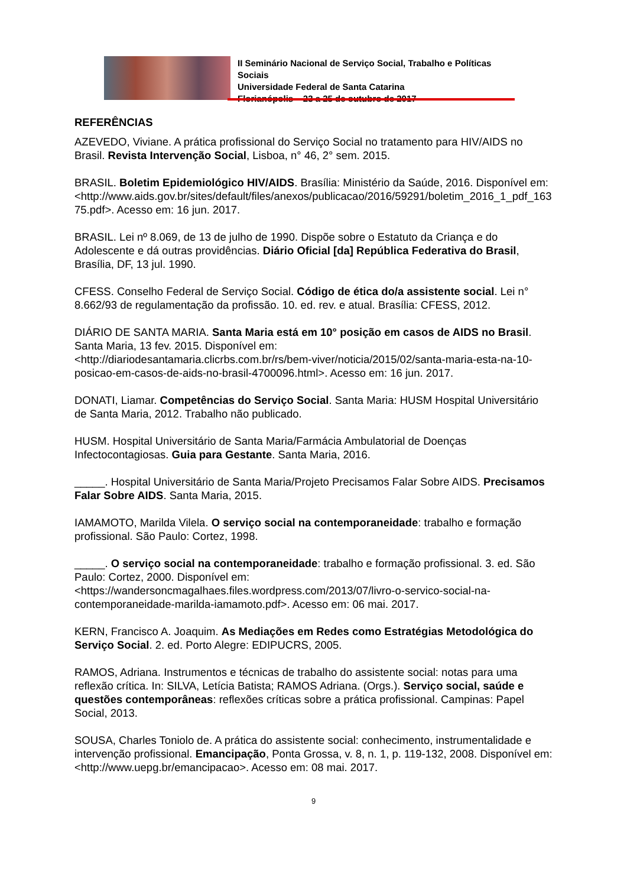II Seminário Nacional de Serviço Social, Trabalho e Políticas Sociais
Universidade Federal de Santa Catarina
Florianópolis – 23 a 25 de outubro de 2017
REFERÊNCIAS
AZEVEDO, Viviane. A prática profissional do Serviço Social no tratamento para HIV/AIDS no Brasil. Revista Intervenção Social, Lisboa, n° 46, 2° sem. 2015.
BRASIL. Boletim Epidemiológico HIV/AIDS. Brasília: Ministério da Saúde, 2016. Disponível em:
<http://www.aids.gov.br/sites/default/files/anexos/publicacao/2016/59291/boletim_2016_1_pdf_16375.pdf>. Acesso em: 16 jun. 2017.
BRASIL. Lei nº 8.069, de 13 de julho de 1990. Dispõe sobre o Estatuto da Criança e do Adolescente e dá outras providências. Diário Oficial [da] República Federativa do Brasil, Brasília, DF, 13 jul. 1990.
CFESS. Conselho Federal de Serviço Social. Código de ética do/a assistente social. Lei n° 8.662/93 de regulamentação da profissão. 10. ed. rev. e atual. Brasília: CFESS, 2012.
DIÁRIO DE SANTA MARIA. Santa Maria está em 10° posição em casos de AIDS no Brasil. Santa Maria, 13 fev. 2015. Disponível em:
<http://diariodesantamaria.clicrbs.com.br/rs/bem-viver/noticia/2015/02/santa-maria-esta-na-10-posicao-em-casos-de-aids-no-brasil-4700096.html>. Acesso em: 16 jun. 2017.
DONATI, Liamar. Competências do Serviço Social. Santa Maria: HUSM Hospital Universitário de Santa Maria, 2012. Trabalho não publicado.
HUSM. Hospital Universitário de Santa Maria/Farmácia Ambulatorial de Doenças Infectocontagiosas. Guia para Gestante. Santa Maria, 2016.
_____. Hospital Universitário de Santa Maria/Projeto Precisamos Falar Sobre AIDS. Precisamos Falar Sobre AIDS. Santa Maria, 2015.
IAMAMOTO, Marilda Vilela. O serviço social na contemporaneidade: trabalho e formação profissional. São Paulo: Cortez, 1998.
_____. O serviço social na contemporaneidade: trabalho e formação profissional. 3. ed. São Paulo: Cortez, 2000. Disponível em:
<https://wandersoncmagalhaes.files.wordpress.com/2013/07/livro-o-servico-social-na-contemporaneidade-marilda-iamamoto.pdf>. Acesso em: 06 mai. 2017.
KERN, Francisco A. Joaquim. As Mediações em Redes como Estratégias Metodológica do Serviço Social. 2. ed. Porto Alegre: EDIPUCRS, 2005.
RAMOS, Adriana. Instrumentos e técnicas de trabalho do assistente social: notas para uma reflexão crítica. In: SILVA, Letícia Batista; RAMOS Adriana. (Orgs.). Serviço social, saúde e questões contemporâneas: reflexões críticas sobre a prática profissional. Campinas: Papel Social, 2013.
SOUSA, Charles Toniolo de. A prática do assistente social: conhecimento, instrumentalidade e intervenção profissional. Emancipação, Ponta Grossa, v. 8, n. 1, p. 119-132, 2008. Disponível em: <http://www.uepg.br/emancipacao>. Acesso em: 08 mai. 2017.
9